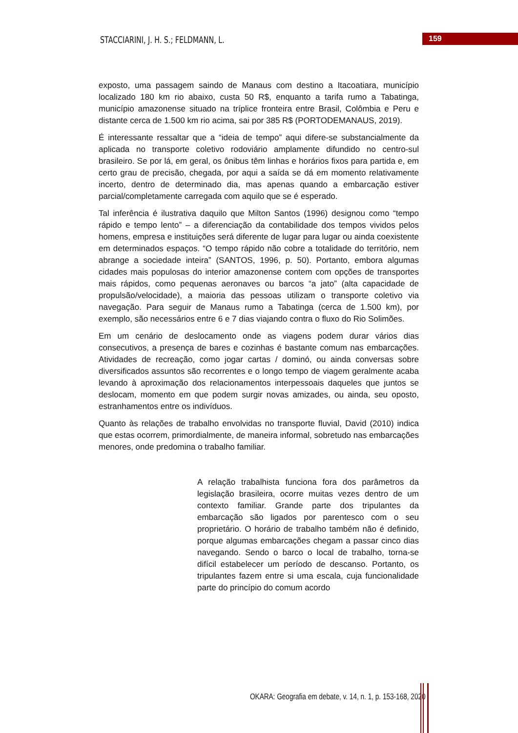STACCIARINI, J. H. S.; FELDMANN, L.
159
exposto, uma passagem saindo de Manaus com destino a Itacoatiara, município localizado 180 km rio abaixo, custa 50 R$, enquanto a tarifa rumo a Tabatinga, município amazonense situado na tríplice fronteira entre Brasil, Colômbia e Peru e distante cerca de 1.500 km rio acima, sai por 385 R$ (PORTODEMANAUS, 2019).
É interessante ressaltar que a “ideia de tempo” aqui difere-se substancialmente da aplicada no transporte coletivo rodoviário amplamente difundido no centro-sul brasileiro. Se por lá, em geral, os ônibus têm linhas e horários fixos para partida e, em certo grau de precisão, chegada, por aqui a saída se dá em momento relativamente incerto, dentro de determinado dia, mas apenas quando a embarcação estiver parcial/completamente carregada com aquilo que se é esperado.
Tal inferência é ilustrativa daquilo que Milton Santos (1996) designou como “tempo rápido e tempo lento” – a diferenciação da contabilidade dos tempos vividos pelos homens, empresa e instituições será diferente de lugar para lugar ou ainda coexistente em determinados espaços. “O tempo rápido não cobre a totalidade do território, nem abrange a sociedade inteira” (SANTOS, 1996, p. 50). Portanto, embora algumas cidades mais populosas do interior amazonense contem com opções de transportes mais rápidos, como pequenas aeronaves ou barcos “a jato” (alta capacidade de propulsão/velocidade), a maioria das pessoas utilizam o transporte coletivo via navegação. Para seguir de Manaus rumo a Tabatinga (cerca de 1.500 km), por exemplo, são necessários entre 6 e 7 dias viajando contra o fluxo do Rio Solimões.
Em um cenário de deslocamento onde as viagens podem durar vários dias consecutivos, a presença de bares e cozinhas é bastante comum nas embarcações. Atividades de recreação, como jogar cartas / dominó, ou ainda conversas sobre diversificados assuntos são recorrentes e o longo tempo de viagem geralmente acaba levando à aproximação dos relacionamentos interpessoais daqueles que juntos se deslocam, momento em que podem surgir novas amizades, ou ainda, seu oposto, estranhamentos entre os indivíduos.
Quanto às relações de trabalho envolvidas no transporte fluvial, David (2010) indica que estas ocorrem, primordialmente, de maneira informal, sobretudo nas embarcações menores, onde predomina o trabalho familiar.
A relação trabalhista funciona fora dos parâmetros da legislação brasileira, ocorre muitas vezes dentro de um contexto familiar. Grande parte dos tripulantes da embarcação são ligados por parentesco com o seu proprietário. O horário de trabalho também não é definido, porque algumas embarcações chegam a passar cinco dias navegando. Sendo o barco o local de trabalho, torna-se difícil estabelecer um período de descanso. Portanto, os tripulantes fazem entre si uma escala, cuja funcionalidade parte do princípio do comum acordo
OKARA: Geografia em debate, v. 14, n. 1, p. 153-168, 2020